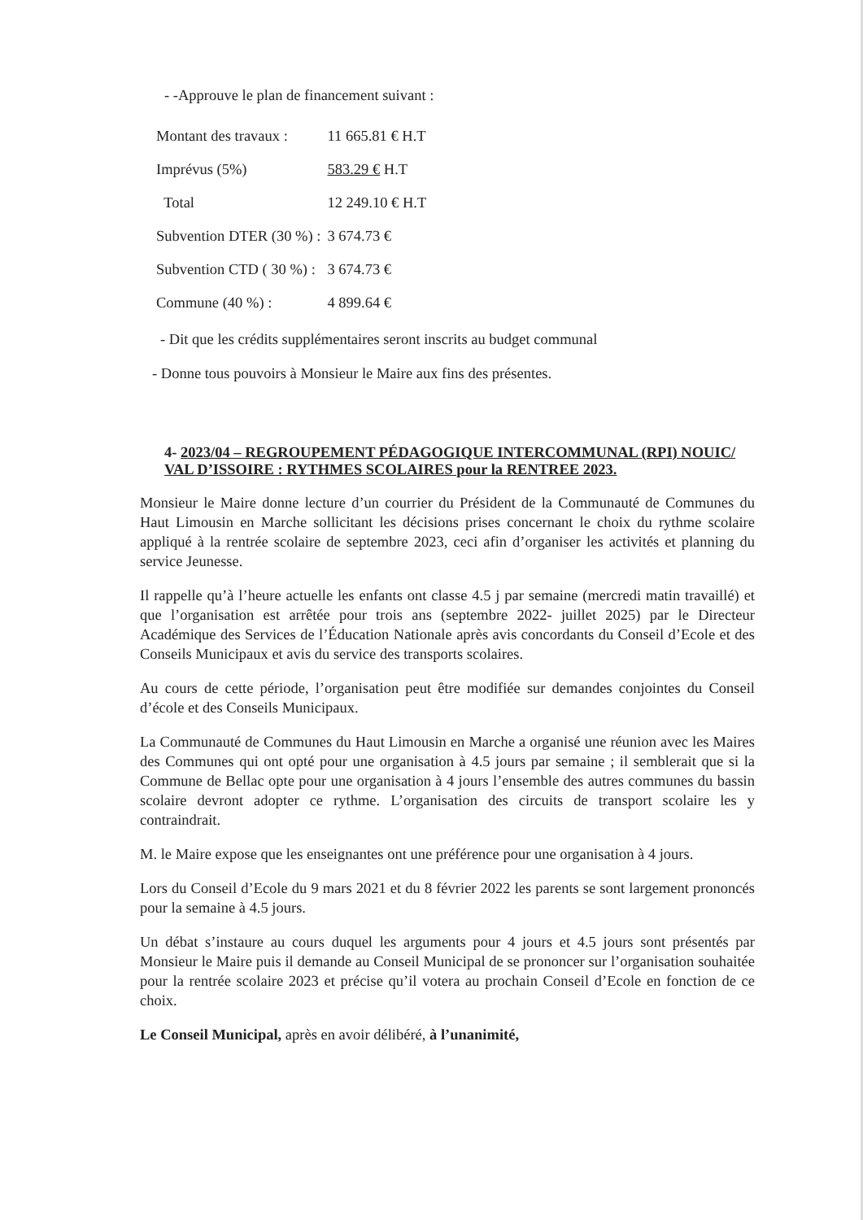- -Approuve le plan de financement suivant :
| Montant des travaux : | 11 665.81 € H.T |
| Imprévus (5%) | 583.29 € H.T |
| Total | 12 249.10 € H.T |
| Subvention DTER (30 %) : | 3 674.73 € |
| Subvention CTD ( 30 %) : | 3 674.73 € |
| Commune (40 %) : | 4 899.64 € |
- Dit que les crédits supplémentaires seront inscrits au budget communal
- Donne tous pouvoirs à Monsieur le Maire aux fins des présentes.
4- 2023/04 – REGROUPEMENT PÉDAGOGIQUE INTERCOMMUNAL (RPI) NOUIC/ VAL D’ISSOIRE : RYTHMES SCOLAIRES pour la RENTREE 2023.
Monsieur le Maire donne lecture d’un courrier du Président de la Communauté de Communes du Haut Limousin en Marche sollicitant les décisions prises concernant le choix du rythme scolaire appliqué à la rentrée scolaire de septembre 2023, ceci afin d’organiser les activités et planning du service Jeunesse.
Il rappelle qu’à l’heure actuelle les enfants ont classe 4.5 j par semaine (mercredi matin travaillé) et que l’organisation est arrêtée pour trois ans (septembre 2022- juillet 2025) par le Directeur Académique des Services de l’Éducation Nationale après avis concordants du Conseil d’Ecole et des Conseils Municipaux et avis du service des transports scolaires.
Au cours de cette période, l’organisation peut être modifiée sur demandes conjointes du Conseil d’école et des Conseils Municipaux.
La Communauté de Communes du Haut Limousin en Marche a organisé une réunion avec les Maires des Communes qui ont opté pour une organisation à 4.5 jours par semaine ; il semblerait que si la Commune de Bellac opte pour une organisation à 4 jours l’ensemble des autres communes du bassin scolaire devront adopter ce rythme. L’organisation des circuits de transport scolaire les y contraindrait.
M. le Maire expose que les enseignantes ont une préférence pour une organisation à 4 jours.
Lors du Conseil d’Ecole du 9 mars 2021 et du 8 février 2022 les parents se sont largement prononcés pour la semaine à 4.5 jours.
Un débat s’instaure au cours duquel les arguments pour 4 jours et 4.5 jours sont présentés par Monsieur le Maire puis il demande au Conseil Municipal de se prononcer sur l’organisation souhaitée pour la rentrée scolaire 2023 et précise qu’il votera au prochain Conseil d’Ecole en fonction de ce choix.
Le Conseil Municipal, après en avoir délibéré, à l’unanimité,